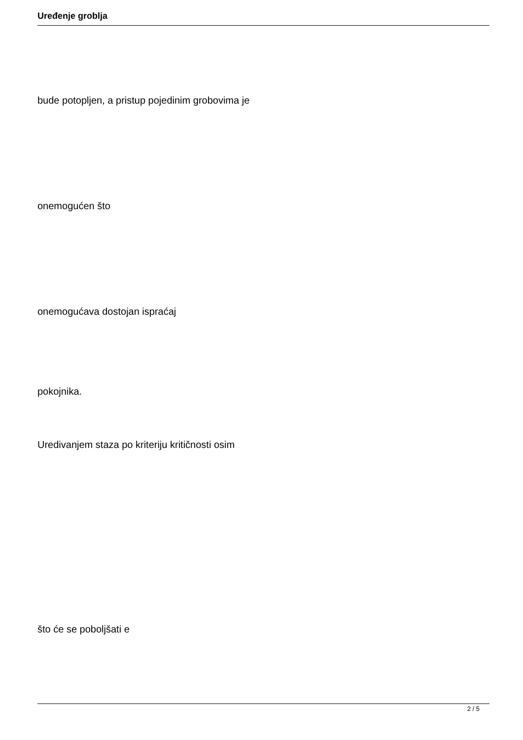Uređenje groblja
bude potopljen, a pristup pojedinim grobovima je
onemogućen što
onemogućava dostojan ispraćaj
pokojnika.
Uredivanjem staza po kriteriju kritičnosti osim
što će se poboljšati e
2 / 5